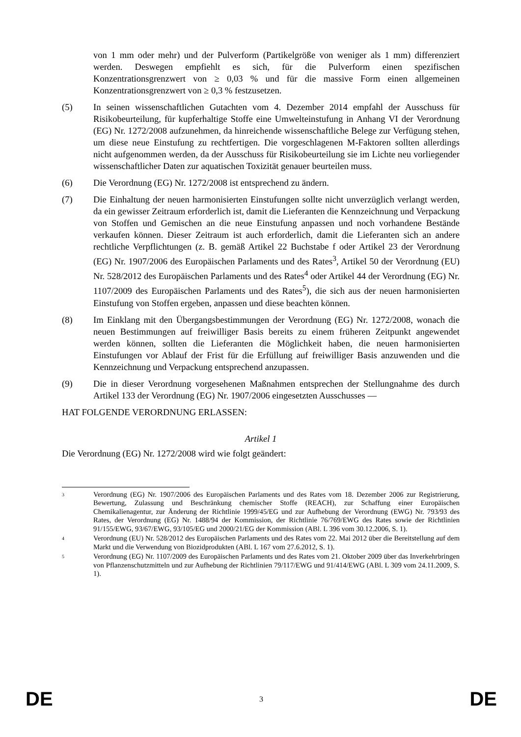von 1 mm oder mehr) und der Pulverform (Partikelgröße von weniger als 1 mm) differenziert werden. Deswegen empfiehlt es sich, für die Pulverform einen spezifischen Konzentrationsgrenzwert von ≥ 0,03 % und für die massive Form einen allgemeinen Konzentrationsgrenzwert von ≥ 0,3 % festzusetzen.
(5) In seinen wissenschaftlichen Gutachten vom 4. Dezember 2014 empfahl der Ausschuss für Risikobeurteilung, für kupferhaltige Stoffe eine Umwelteinstufung in Anhang VI der Verordnung (EG) Nr. 1272/2008 aufzunehmen, da hinreichende wissenschaftliche Belege zur Verfügung stehen, um diese neue Einstufung zu rechtfertigen. Die vorgeschlagenen M-Faktoren sollten allerdings nicht aufgenommen werden, da der Ausschuss für Risikobeurteilung sie im Lichte neu vorliegender wissenschaftlicher Daten zur aquatischen Toxizität genauer beurteilen muss.
(6) Die Verordnung (EG) Nr. 1272/2008 ist entsprechend zu ändern.
(7) Die Einhaltung der neuen harmonisierten Einstufungen sollte nicht unverzüglich verlangt werden, da ein gewisser Zeitraum erforderlich ist, damit die Lieferanten die Kennzeichnung und Verpackung von Stoffen und Gemischen an die neue Einstufung anpassen und noch vorhandene Bestände verkaufen können. Dieser Zeitraum ist auch erforderlich, damit die Lieferanten sich an andere rechtliche Verpflichtungen (z. B. gemäß Artikel 22 Buchstabe f oder Artikel 23 der Verordnung (EG) Nr. 1907/2006 des Europäischen Parlaments und des Rates<sup>3</sup>, Artikel 50 der Verordnung (EU) Nr. 528/2012 des Europäischen Parlaments und des Rates<sup>4</sup> oder Artikel 44 der Verordnung (EG) Nr. 1107/2009 des Europäischen Parlaments und des Rates<sup>5</sup>), die sich aus der neuen harmonisierten Einstufung von Stoffen ergeben, anpassen und diese beachten können.
(8) Im Einklang mit den Übergangsbestimmungen der Verordnung (EG) Nr. 1272/2008, wonach die neuen Bestimmungen auf freiwilliger Basis bereits zu einem früheren Zeitpunkt angewendet werden können, sollten die Lieferanten die Möglichkeit haben, die neuen harmonisierten Einstufungen vor Ablauf der Frist für die Erfüllung auf freiwilliger Basis anzuwenden und die Kennzeichnung und Verpackung entsprechend anzupassen.
(9) Die in dieser Verordnung vorgesehenen Maßnahmen entsprechen der Stellungnahme des durch Artikel 133 der Verordnung (EG) Nr. 1907/2006 eingesetzten Ausschusses —
HAT FOLGENDE VERORDNUNG ERLASSEN:
Artikel 1
Die Verordnung (EG) Nr. 1272/2008 wird wie folgt geändert:
3
Verordnung (EG) Nr. 1907/2006 des Europäischen Parlaments und des Rates vom 18. Dezember 2006 zur Registrierung, Bewertung, Zulassung und Beschränkung chemischer Stoffe (REACH), zur Schaffung einer Europäischen Chemikalienagentur, zur Änderung der Richtlinie 1999/45/EG und zur Aufhebung der Verordnung (EWG) Nr. 793/93 des Rates, der Verordnung (EG) Nr. 1488/94 der Kommission, der Richtlinie 76/769/EWG des Rates sowie der Richtlinien 91/155/EWG, 93/67/EWG, 93/105/EG und 2000/21/EG der Kommission (ABl. L 396 vom 30.12.2006, S. 1).
4
Verordnung (EU) Nr. 528/2012 des Europäischen Parlaments und des Rates vom 22. Mai 2012 über die Bereitstellung auf dem Markt und die Verwendung von Biozidprodukten (ABl. L 167 vom 27.6.2012, S. 1).
5
Verordnung (EG) Nr. 1107/2009 des Europäischen Parlaments und des Rates vom 21. Oktober 2009 über das Inverkehrbringen von Pflanzenschutzmitteln und zur Aufhebung der Richtlinien 79/117/EWG und 91/414/EWG (ABl. L 309 vom 24.11.2009, S. 1).
DE 3 DE